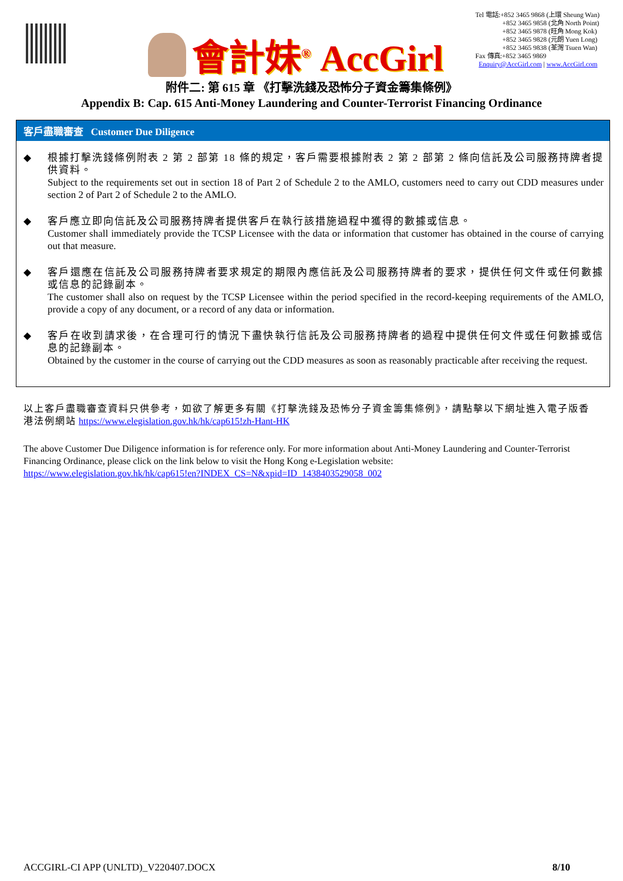會計妹<sup>®</sup> AccGirl
Tel 電話:+852 3465 9868 (上環 Sheung Wan)
+852 3465 9858 (北角 North Point)
+852 3465 9878 (旺角 Mong Kok)
+852 3465 9828 (元朗 Yuen Long)
+852 3465 9838 (荃灣 Tsuen Wan)
Fax 傳真:+852 3465 9869
Enquiry@AccGirl.com | www.AccGirl.com
附件二: 第 615 章 《打擊洗錢及恐怖分子資金籌集條例》
Appendix B: Cap. 615 Anti-Money Laundering and Counter-Terrorist Financing Ordinance
客戶盡職審查 Customer Due Diligence
◆ 根據打擊洗錢條例附表 2 第 2 部第 18 條的規定，客戶需要根據附表 2 第 2 部第 2 條向信託及公司服務持牌者提供資料。
Subject to the requirements set out in section 18 of Part 2 of Schedule 2 to the AMLO, customers need to carry out CDD measures under section 2 of Part 2 of Schedule 2 to the AMLO.
◆ 客戶應立即向信託及公司服務持牌者提供客戶在執行該措施過程中獲得的數據或信息。
Customer shall immediately provide the TCSP Licensee with the data or information that customer has obtained in the course of carrying out that measure.
◆ 客戶還應在信託及公司服務持牌者要求規定的期限內應信託及公司服務持牌者的要求，提供任何文件或任何數據或信息的記錄副本。
The customer shall also on request by the TCSP Licensee within the period specified in the record-keeping requirements of the AMLO, provide a copy of any document, or a record of any data or information.
◆ 客戶在收到請求後，在合理可行的情況下盡快執行信託及公司服務持牌者的過程中提供任何文件或任何數據或信息的記錄副本。
Obtained by the customer in the course of carrying out the CDD measures as soon as reasonably practicable after receiving the request.
以上客戶盡職審查資料只供參考，如欲了解更多有關《打擊洗錢及恐怖分子資金籌集條例》，請點擊以下網址進入電子版香港法例網站 https://www.elegislation.gov.hk/hk/cap615!zh-Hant-HK
The above Customer Due Diligence information is for reference only. For more information about Anti-Money Laundering and Counter-Terrorist Financing Ordinance, please click on the link below to visit the Hong Kong e-Legislation website:
https://www.elegislation.gov.hk/hk/cap615!en?INDEX_CS=N&xpid=ID_1438403529058_002
ACCGIRL-CI APP (UNLTD)_V220407.DOCX 8/10